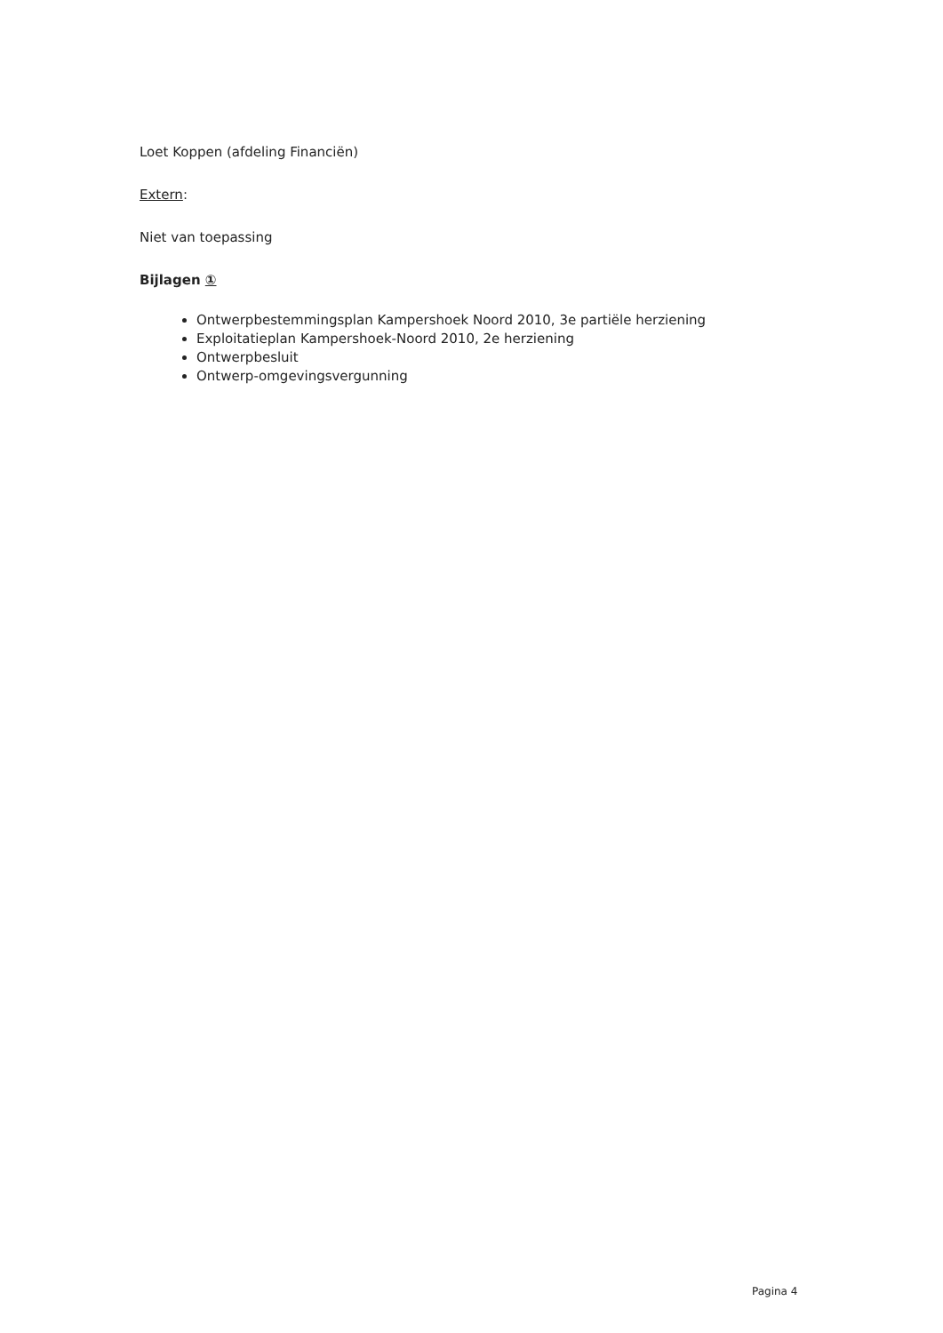Loet Koppen (afdeling Financiën)
Extern:
Niet van toepassing
Bijlagen ①
Ontwerpbestemmingsplan Kampershoek Noord 2010, 3e partiële herziening
Exploitatieplan Kampershoek-Noord 2010, 2e herziening
Ontwerpbesluit
Ontwerp-omgevingsvergunning
Pagina 4